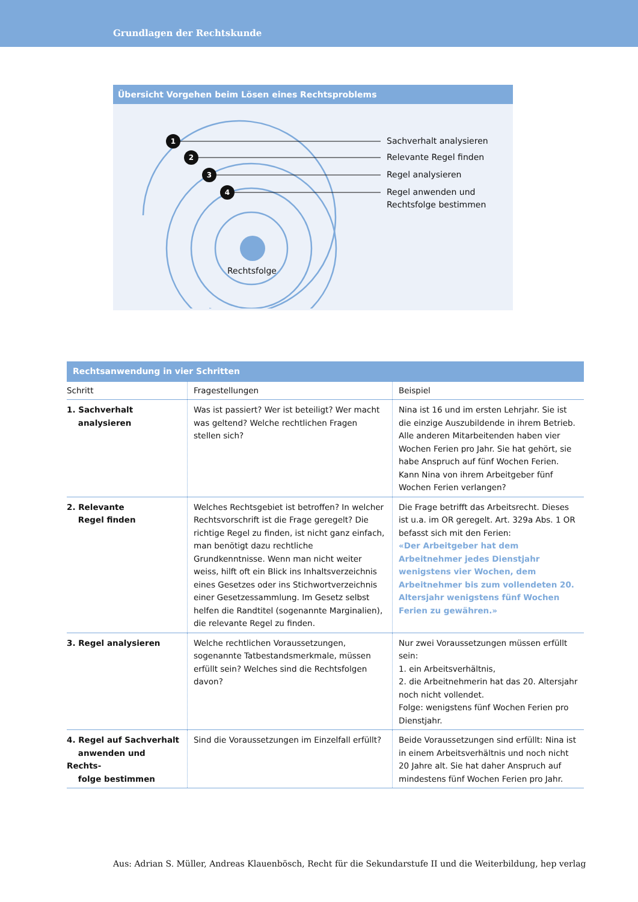Grundlagen der Rechtskunde
Übersicht Vorgehen beim Lösen eines Rechtsproblems
1
2
3
4
Sachverhalt analysieren
Relevante Regel finden
Regel analysieren
Regel anwenden und
Rechtsfolge bestimmen
Rechtsfolge
Rechtsanwendung in vier Schritten
| Schritt | Fragestellungen | Beispiel |
| --- | --- | --- |
| 1. Sachverhalt analysieren | Was ist passiert? Wer ist beteiligt? Wer macht was geltend? Welche rechtlichen Fragen stellen sich? | Nina ist 16 und im ersten Lehrjahr. Sie ist die einzige Auszubildende in ihrem Betrieb. Alle anderen Mitarbeitenden haben vier Wochen Ferien pro Jahr. Sie hat gehört, sie habe Anspruch auf fünf Wochen Ferien. Kann Nina von ihrem Arbeitgeber fünf Wochen Ferien verlangen? |
| 2. Relevante Regel finden | Welches Rechtsgebiet ist betroffen? In welcher Rechtsvorschrift ist die Frage geregelt? Die richtige Regel zu finden, ist nicht ganz einfach, man benötigt dazu rechtliche Grundkenntnisse. Wenn man nicht weiter weiss, hilft oft ein Blick ins Inhaltsverzeichnis eines Gesetzes oder ins Stichwortverzeichnis einer Gesetzessammlung. Im Gesetz selbst helfen die Randtitel (sogenannte Marginalien), die relevante Regel zu finden. | Die Frage betrifft das Arbeitsrecht. Dieses ist u.a. im OR geregelt. Art. 329a Abs. 1 OR befasst sich mit den Ferien: «Der Arbeitgeber hat dem Arbeitnehmer jedes Dienstjahr wenigstens vier Wochen, dem Arbeitnehmer bis zum vollendeten 20. Altersjahr wenigstens fünf Wochen Ferien zu gewähren.» |
| 3. Regel analysieren | Welche rechtlichen Voraussetzungen, sogenannte Tatbestandsmerkmale, müssen erfüllt sein? Welches sind die Rechtsfolgen davon? | Nur zwei Voraussetzungen müssen erfüllt sein: 1. ein Arbeitsverhältnis, 2. die Arbeitnehmerin hat das 20. Altersjahr noch nicht vollendet. Folge: wenigstens fünf Wochen Ferien pro Dienstjahr. |
| 4. Regel auf Sachverhalt anwenden und Rechts- folge bestimmen | Sind die Voraussetzungen im Einzelfall erfüllt? | Beide Voraussetzungen sind erfüllt: Nina ist in einem Arbeitsverhältnis und noch nicht 20 Jahre alt. Sie hat daher Anspruch auf mindestens fünf Wochen Ferien pro Jahr. |
Aus: Adrian S. Müller, Andreas Klauenbösch, Recht für die Sekundarstufe II und die Weiterbildung, hep verlag